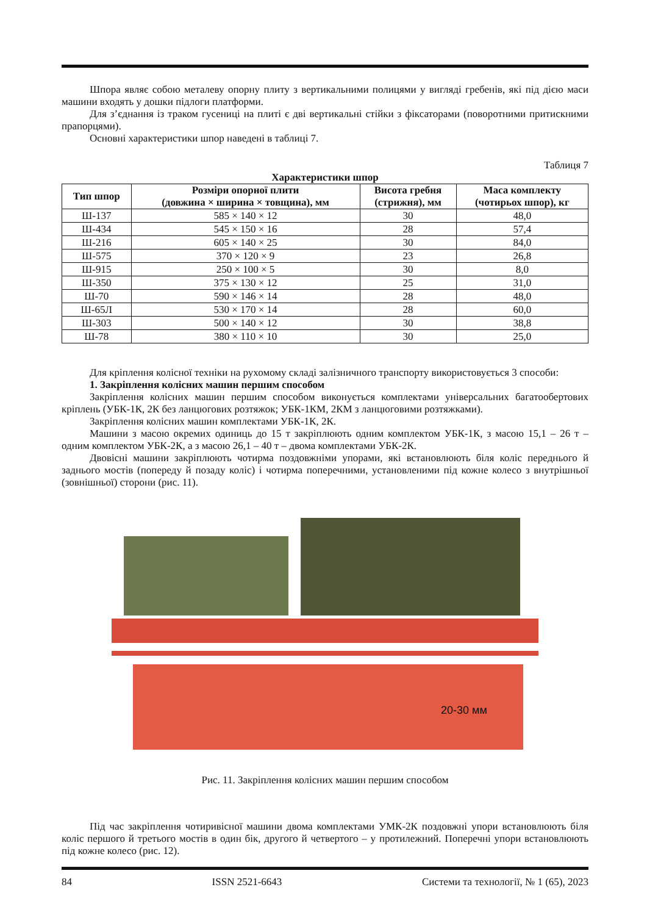Шпора являє собою металеву опорну плиту з вертикальними полицями у вигляді гребенів, які під дією маси машини входять у дошки підлоги платформи.
Для з’єднання із траком гусениці на плиті є дві вертикальні стійки з фіксаторами (поворотними притискними прапорцями).
Основні характеристики шпор наведені в таблиці 7.
Таблиця 7
Характеристики шпор
| Тип шпор | Розміри опорної плити (довжина × ширина × товщина), мм | Висота гребня (стрижня), мм | Маса комплекту (чотирьох шпор), кг |
| --- | --- | --- | --- |
| Ш-137 | 585 × 140 × 12 | 30 | 48,0 |
| Ш-434 | 545 × 150 × 16 | 28 | 57,4 |
| Ш-216 | 605 × 140 × 25 | 30 | 84,0 |
| Ш-575 | 370 × 120 × 9 | 23 | 26,8 |
| Ш-915 | 250 × 100 × 5 | 30 | 8,0 |
| Ш-350 | 375 × 130 × 12 | 25 | 31,0 |
| Ш-70 | 590 × 146 × 14 | 28 | 48,0 |
| Ш-65Л | 530 × 170 × 14 | 28 | 60,0 |
| Ш-303 | 500 × 140 × 12 | 30 | 38,8 |
| Ш-78 | 380 × 110 × 10 | 30 | 25,0 |
Для кріплення колісної техніки на рухомому складі залізничного транспорту використовується 3 способи:
1. Закріплення колісних машин першим способом
Закріплення колісних машин першим способом виконується комплектами універсальних багатооберто­вих кріплень (УБК-1К, 2К без ланцюгових розтяжок; УБК-1КМ, 2КМ з ланцюговими розтяжками).
Закріплення колісних машин комплектами УБК-1К, 2К.
Машини з масою окремих одиниць до 15 т закріплюють одним комплектом УБК-1К, з масою 15,1 – 26 т – одним комплектом УБК-2К, а з масою 26,1 – 40 т – двома комплектами УБК-2К.
Двовісні машини закріплюють чотирма поздовжніми упорами, які встановлюють біля коліс переднього й заднього мостів (попереду й позаду коліс) і чотирма поперечними, установленими під кожне колесо з внутрішньої (зовнішньої) сторони (рис. 11).
20-30 мм
Рис. 11. Закріплення колісних машин першим способом
Під час закріплення чотиривісної машини двома комплектами УМК-2К поздовжні упори встановлюють біля коліс першого й третього мостів в один бік, другого й четвертого – у протилежний. Поперечні упори встановлюють під кожне колесо (рис. 12).
84 ISSN 2521-6643 Системи та технології, № 1 (65), 2023